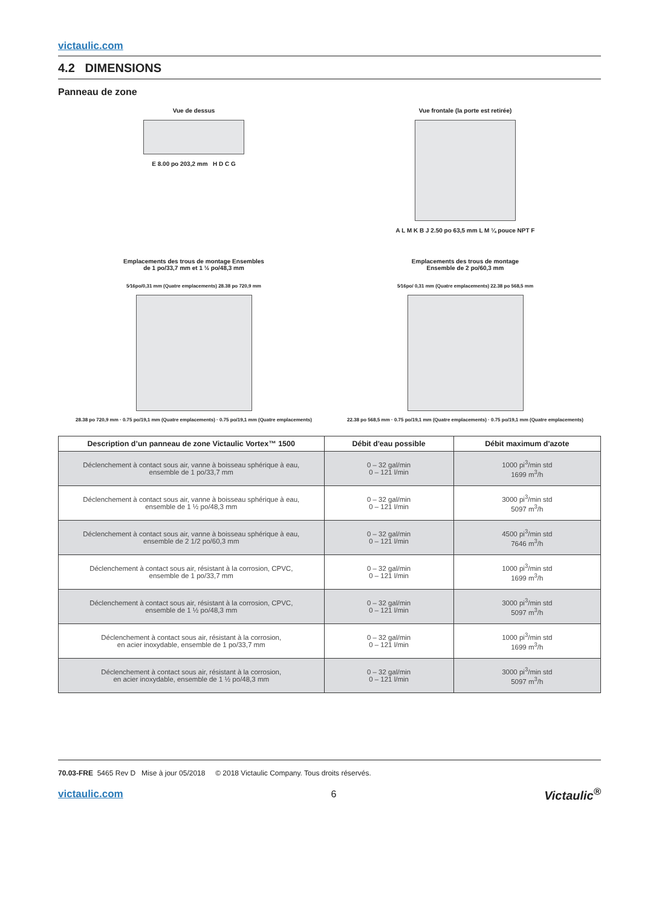victaulic.com
4.2 DIMENSIONS
Panneau de zone
Vue de dessus
E 8.00 po 203,2 mm H D C G
Vue frontale (la porte est retirée)
A L M K B J 2.50 po 63,5 mm L M ¼ pouce NPT F
Emplacements des trous de montage Ensembles
de 1 po/33,7 mm et 1 ½ po/48,3 mm
5⁄16po/0,31 mm (Quatre emplacements) 28.38 po 720,9 mm
28.38 po 720,9 mm · 0.75 po/19,1 mm (Quatre emplacements) · 0.75 po/19,1 mm (Quatre emplacements)
Emplacements des trous de montage
Ensemble de 2 po/60,3 mm
5⁄16po/ 0,31 mm (Quatre emplacements) 22.38 po 568,5 mm
22.38 po 568,5 mm · 0.75 po/19,1 mm (Quatre emplacements) · 0.75 po/19,1 mm (Quatre emplacements)
| Description d’un panneau de zone Victaulic Vortex™ 1500 | Débit d'eau possible | Débit maximum d'azote |
| --- | --- | --- |
| Déclenchement à contact sous air, vanne à boisseau sphérique à eau, ensemble de 1 po/33,7 mm | 0 – 32 gal/min 0 – 121 l/min | 1000 pi<sup>3</sup>/min std 1699 m<sup>3</sup>/h |
| Déclenchement à contact sous air, vanne à boisseau sphérique à eau, ensemble de 1 ½ po/48,3 mm | 0 – 32 gal/min 0 – 121 l/min | 3000 pi<sup>3</sup>/min std 5097 m<sup>3</sup>/h |
| Déclenchement à contact sous air, vanne à boisseau sphérique à eau, ensemble de 2 1/2 po/60,3 mm | 0 – 32 gal/min 0 – 121 l/min | 4500 pi<sup>3</sup>/min std 7646 m<sup>3</sup>/h |
| Déclenchement à contact sous air, résistant à la corrosion, CPVC, ensemble de 1 po/33,7 mm | 0 – 32 gal/min 0 – 121 l/min | 1000 pi<sup>3</sup>/min std 1699 m<sup>3</sup>/h |
| Déclenchement à contact sous air, résistant à la corrosion, CPVC, ensemble de 1 ½ po/48,3 mm | 0 – 32 gal/min 0 – 121 l/min | 3000 pi<sup>3</sup>/min std 5097 m<sup>3</sup>/h |
| Déclenchement à contact sous air, résistant à la corrosion, en acier inoxydable, ensemble de 1 po/33,7 mm | 0 – 32 gal/min 0 – 121 l/min | 1000 pi<sup>3</sup>/min std 1699 m<sup>3</sup>/h |
| Déclenchement à contact sous air, résistant à la corrosion, en acier inoxydable, ensemble de 1 ½ po/48,3 mm | 0 – 32 gal/min 0 – 121 l/min | 3000 pi<sup>3</sup>/min std 5097 m<sup>3</sup>/h |
70.03-FRE 5465 Rev D Mise à jour 05/2018 © 2018 Victaulic Company. Tous droits réservés.
victaulic.com 6 Victaulic<sup>®</sup>